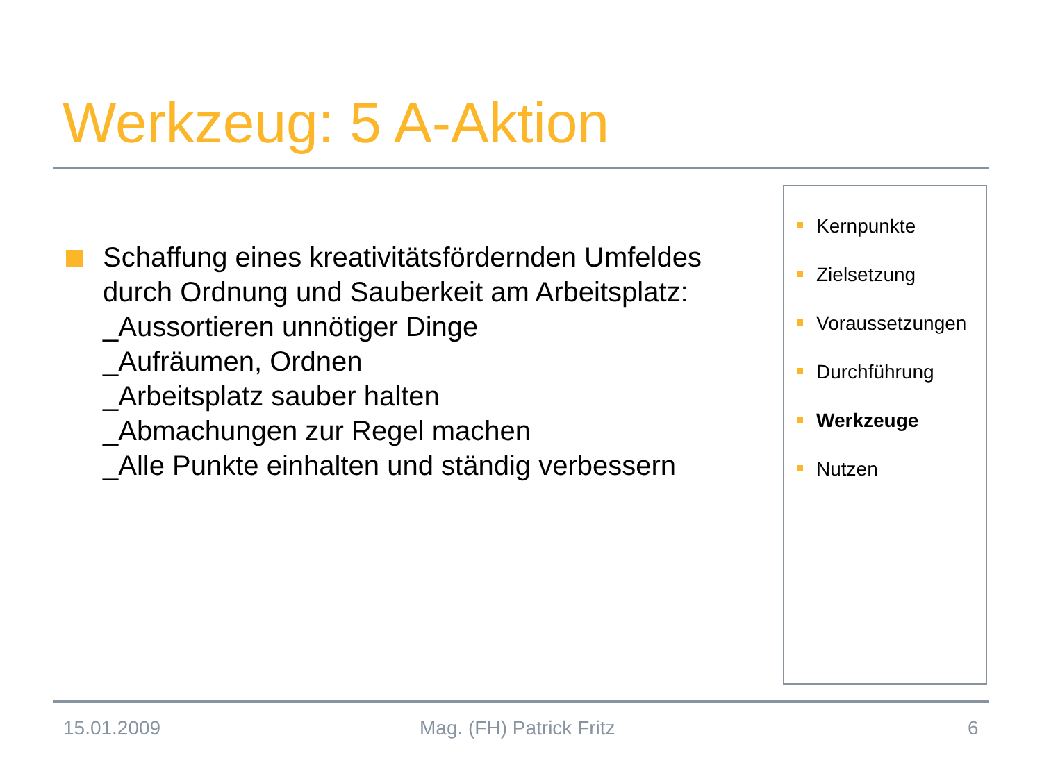Werkzeug: 5 A-Aktion
Schaffung eines kreativitätsfördernden Umfeldes durch Ordnung und Sauberkeit am Arbeitsplatz:
_Aussortieren unnötiger Dinge
_Aufräumen, Ordnen
_Arbeitsplatz sauber halten
_Abmachungen zur Regel machen
_Alle Punkte einhalten und ständig verbessern
Kernpunkte
Zielsetzung
Voraussetzungen
Durchführung
Werkzeuge
Nutzen
15.01.2009 Mag. (FH) Patrick Fritz 6